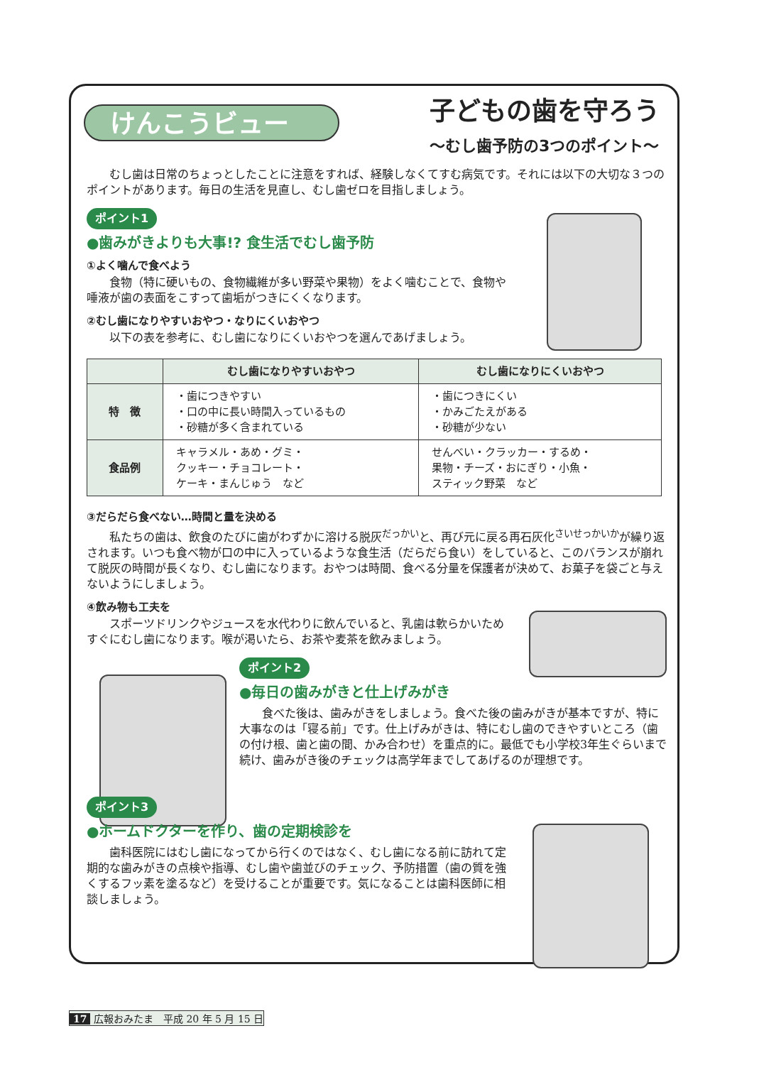けんこうビュー
子どもの歯を守ろう
〜むし歯予防の3つのポイント〜
むし歯は日常のちょっとしたことに注意をすれば、経験しなくてすむ病気です。それには以下の大切な３つのポイントがあります。毎日の生活を見直し、むし歯ゼロを目指しましょう。
ポイント1
●歯みがきよりも大事!? 食生活でむし歯予防
①よく噛んで食べよう
食物（特に硬いもの、食物繊維が多い野菜や果物）をよく噛むことで、食物や唾液が歯の表面をこすって歯垢がつきにくくなります。
②むし歯になりやすいおやつ・なりにくいおやつ
以下の表を参考に、むし歯になりにくいおやつを選んであげましょう。
| | むし歯になりやすいおやつ | むし歯になりにくいおやつ |
| --- | --- | --- |
| 特 徴 | ・歯につきやすい ・口の中に長い時間入っているもの ・砂糖が多く含まれている | ・歯につきにくい ・かみごたえがある ・砂糖が少ない |
| 食品例 | キャラメル・あめ・グミ・ クッキー・チョコレート・ ケーキ・まんじゅう など | せんべい・クラッカー・するめ・ 果物・チーズ・おにぎり・小魚・ スティック野菜 など |
③だらだら食べない…時間と量を決める
私たちの歯は、飲食のたびに歯がわずかに溶ける脱灰<sup>だっかい</sup>と、再び元に戻る再石灰化<sup>さいせっかいか</sup>が繰り返されます。いつも食べ物が口の中に入っているような食生活（だらだら食い）をしていると、このバランスが崩れて脱灰の時間が長くなり、むし歯になります。おやつは時間、食べる分量を保護者が決めて、お菓子を袋ごと与えないようにしましょう。
④飲み物も工夫を
スポーツドリンクやジュースを水代わりに飲んでいると、乳歯は軟らかいためすぐにむし歯になります。喉が渇いたら、お茶や麦茶を飲みましょう。
ポイント2
●毎日の歯みがきと仕上げみがき
食べた後は、歯みがきをしましょう。食べた後の歯みがきが基本ですが、特に大事なのは「寝る前」です。仕上げみがきは、特にむし歯のできやすいところ（歯の付け根、歯と歯の間、かみ合わせ）を重点的に。最低でも小学校3年生ぐらいまで続け、歯みがき後のチェックは高学年までしてあげるのが理想です。
ポイント3
●ホームドクターを作り、歯の定期検診を
歯科医院にはむし歯になってから行くのではなく、むし歯になる前に訪れて定期的な歯みがきの点検や指導、むし歯や歯並びのチェック、予防措置（歯の質を強くするフッ素を塗るなど）を受けることが重要です。気になることは歯科医師に相談しましょう。
17 広報おみたま　平成 20 年 5 月 15 日